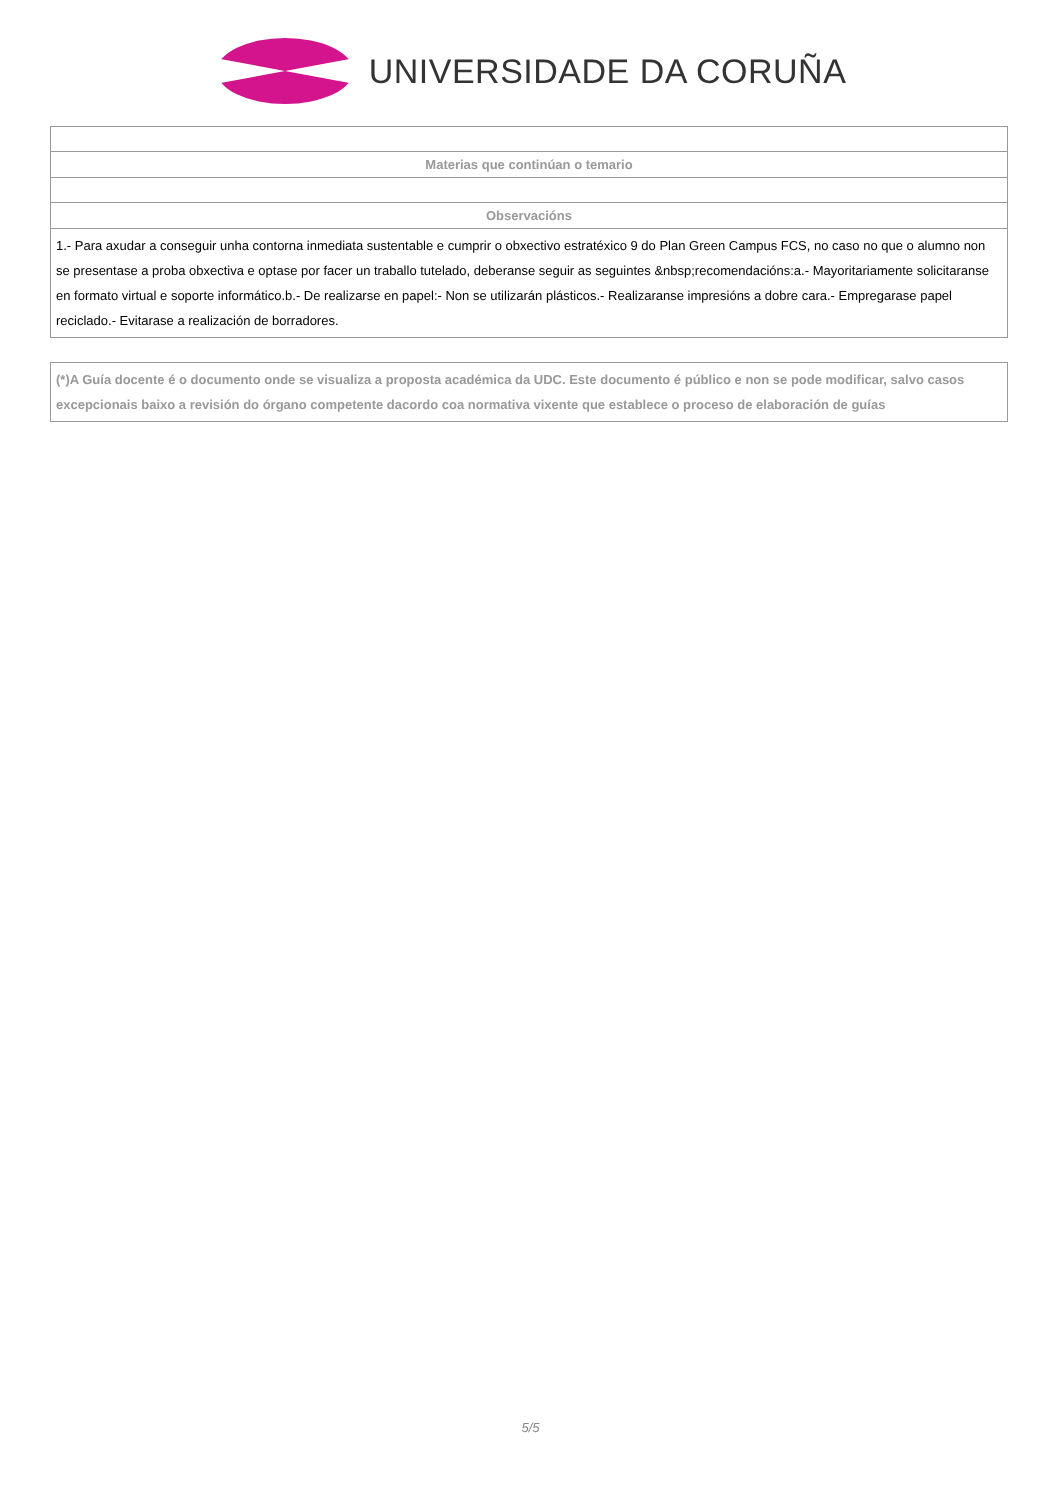UNIVERSIDADE DA CORUÑA
| Materias que continúan o temario |
| --- |
| Observacións |
| 1.- Para axudar a conseguir unha contorna inmediata sustentable e cumprir o obxectivo estratéxico 9 do Plan Green Campus FCS, no caso no que o alumno non se presentase a proba obxectiva e optase por facer un traballo tutelado, deberanse seguir as seguintes &nbsp;recomendacións:a.- Mayoritariamente solicitaranse en formato virtual e soporte informático.b.- De realizarse en papel:- Non se utilizarán plásticos.- Realizaranse impresións a dobre cara.- Empregarase papel reciclado.- Evitarase a realización de borradores. |
| (*)A Guía docente é o documento onde se visualiza a proposta académica da UDC. Este documento é público e non se pode modificar, salvo casos excepcionais baixo a revisión do órgano competente dacordo coa normativa vixente que establece o proceso de elaboración de guías |
5/5